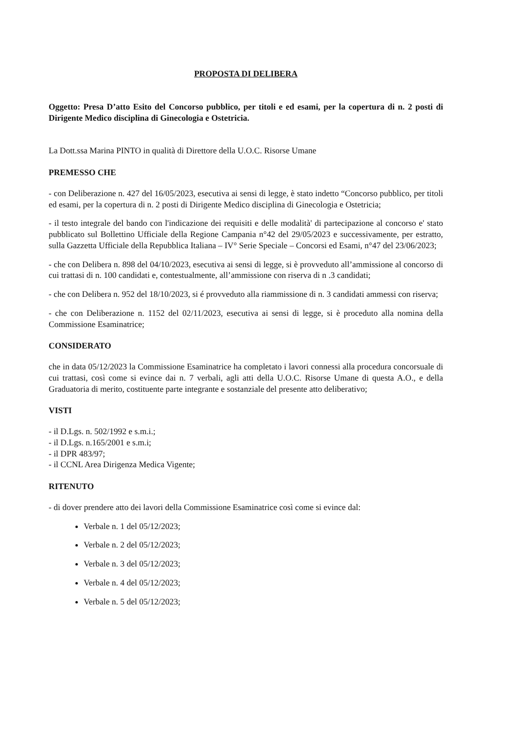PROPOSTA DI DELIBERA
Oggetto: Presa D’atto Esito del Concorso pubblico, per titoli e ed esami, per la copertura di n. 2 posti di Dirigente Medico disciplina di Ginecologia e Ostetricia.
La Dott.ssa Marina PINTO in qualità di Direttore della U.O.C. Risorse Umane
PREMESSO CHE
- con Deliberazione n. 427 del 16/05/2023, esecutiva ai sensi di legge, è stato indetto “Concorso pubblico, per titoli ed esami, per la copertura di n. 2 posti di Dirigente Medico disciplina di Ginecologia e Ostetricia;
- il testo integrale del bando con l'indicazione dei requisiti e delle modalità' di partecipazione al concorso e' stato pubblicato sul Bollettino Ufficiale della Regione Campania n°42 del 29/05/2023 e successivamente, per estratto, sulla Gazzetta Ufficiale della Repubblica Italiana – IV° Serie Speciale – Concorsi ed Esami, n°47 del 23/06/2023;
- che con Delibera n. 898 del 04/10/2023, esecutiva ai sensi di legge, si è provveduto all’ammissione al concorso di cui trattasi di n. 100 candidati e, contestualmente, all’ammissione con riserva di n .3 candidati;
- che con Delibera n. 952 del 18/10/2023, si é provveduto alla riammissione di n. 3 candidati ammessi con riserva;
- che con Deliberazione n. 1152 del 02/11/2023, esecutiva ai sensi di legge, si è proceduto alla nomina della Commissione Esaminatrice;
CONSIDERATO
che in data 05/12/2023 la Commissione Esaminatrice ha completato i lavori connessi alla procedura concorsuale di cui trattasi, così come si evince dai n. 7 verbali, agli atti della U.O.C. Risorse Umane di questa A.O., e della Graduatoria di merito, costituente parte integrante e sostanziale del presente atto deliberativo;
VISTI
- il D.Lgs. n. 502/1992 e s.m.i.;
- il D.Lgs. n.165/2001 e s.m.i;
- il DPR 483/97;
- il CCNL Area Dirigenza Medica Vigente;
RITENUTO
- di dover prendere atto dei lavori della Commissione Esaminatrice così come si evince dal:
Verbale n. 1 del 05/12/2023;
Verbale n. 2 del 05/12/2023;
Verbale n. 3 del 05/12/2023;
Verbale n. 4 del 05/12/2023;
Verbale n. 5 del 05/12/2023;